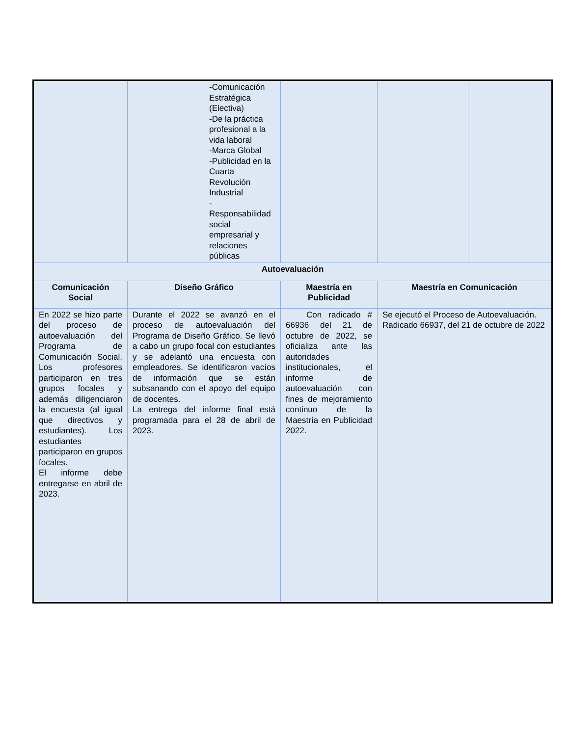| | | -Comunicación Estratégica (Electiva) -De la práctica profesional a la vida laboral -Marca Global -Publicidad en la Cuarta Revolución Industrial - Responsabilidad social empresarial y relaciones públicas | | | |
| Autoevaluación | | | | | |
| Comunicación Social | Diseño Gráfico | | Maestría en Publicidad | Maestría en Comunicación | |
| En 2022 se hizo parte del proceso de autoevaluación del Programa de Comunicación Social. Los profesores participaron en tres grupos focales y además diligenciaron la encuesta (al igual que directivos y estudiantes). Los estudiantes participaron en grupos focales. El informe debe entregarse en abril de 2023. | Durante el 2022 se avanzó en el proceso de autoevaluación del Programa de Diseño Gráfico. Se llevó a cabo un grupo focal con estudiantes y se adelantó una encuesta con empleadores. Se identificaron vacíos de información que se están subsanando con el apoyo del equipo de docentes. La entrega del informe final está programada para el 28 de abril de 2023. | | Con radicado # 66936 del 21 de octubre de 2022, se oficializa ante las autoridades institucionales, el informe de autoevaluación con fines de mejoramiento continuo de la Maestría en Publicidad 2022. | Se ejecutó el Proceso de Autoevaluación. Radicado 66937, del 21 de octubre de 2022 | |